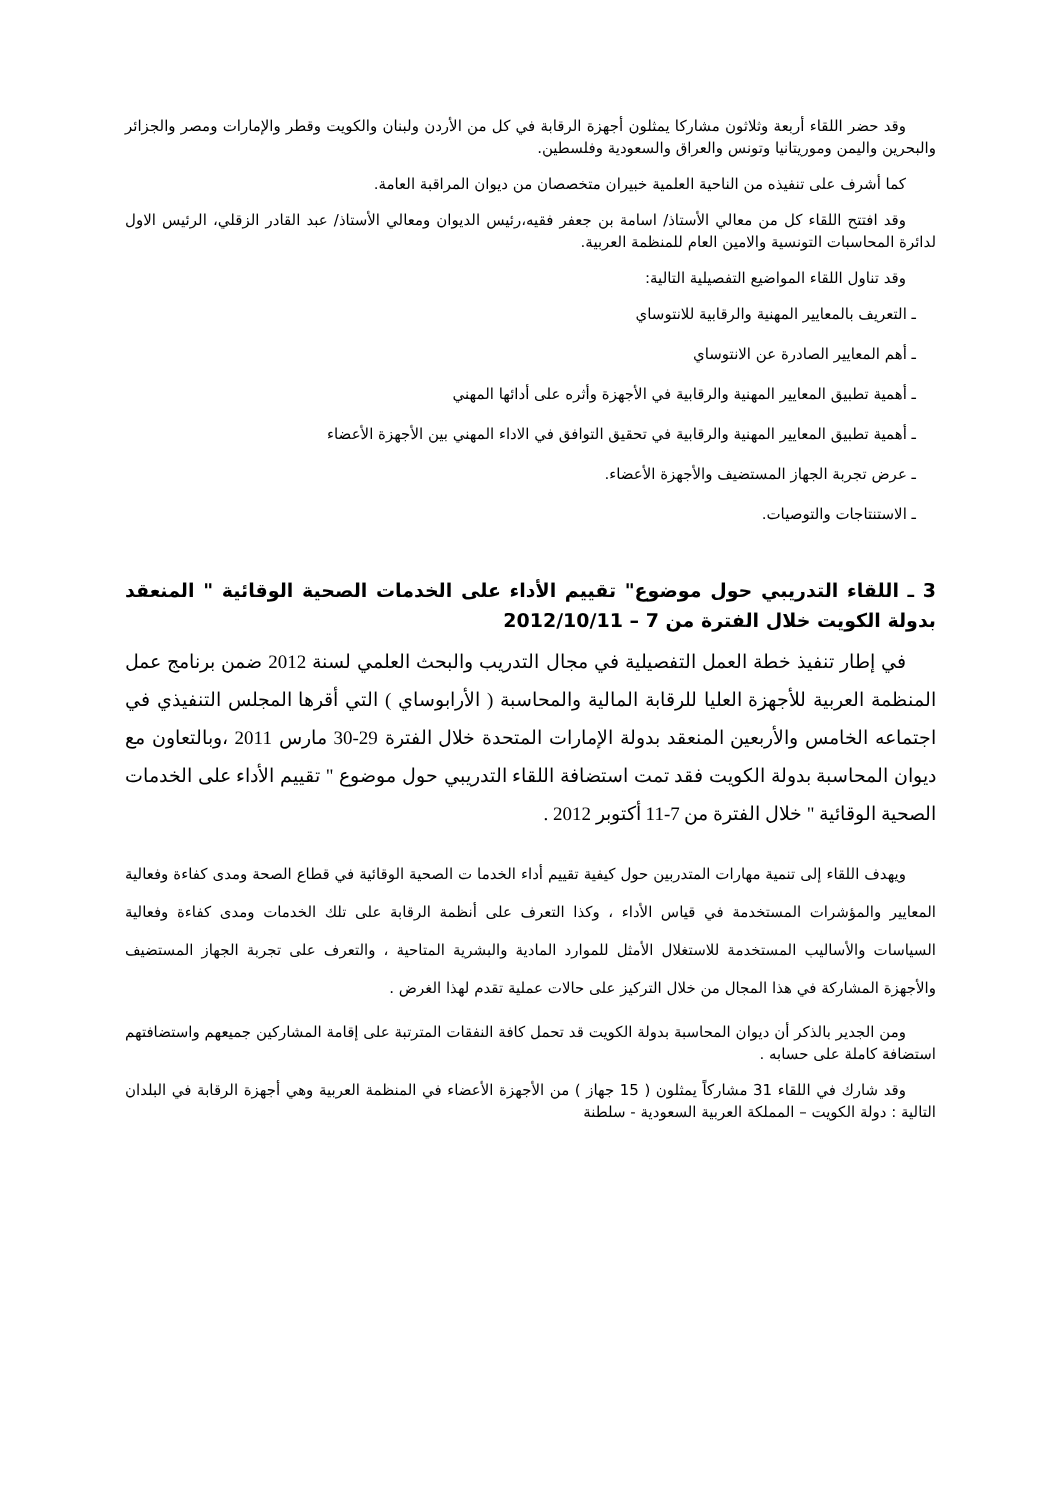وقد حضر اللقاء أربعة وثلاثون مشاركا يمثلون أجهزة الرقابة في كل من الأردن ولبنان والكويت وقطر والإمارات ومصر والجزائر والبحرين واليمن وموريتانيا وتونس والعراق والسعودية وفلسطين.
كما أشرف على تنفيذه من الناحية العلمية خبيران متخصصان من ديوان المراقبة العامة.
وقد افتتح اللقاء كل من معالي الأستاذ/ اسامة بن جعفر فقيه،رئيس الديوان ومعالي الأستاذ/ عبد القادر الزقلي، الرئيس الاول لدائرة المحاسبات التونسية والامين العام للمنظمة العربية.
وقد تناول اللقاء المواضيع التفصيلية التالية:
ـ التعريف بالمعايير المهنية والرقابية للانتوساي
ـ أهم المعايير الصادرة عن الانتوساي
ـ أهمية تطبيق المعايير المهنية والرقابية في الأجهزة وأثره على أدائها المهني
ـ أهمية تطبيق المعايير المهنية والرقابية في تحقيق التوافق في الاداء المهني بين الأجهزة الأعضاء
ـ عرض تجربة الجهاز المستضيف والأجهزة الأعضاء.
ـ الاستنتاجات والتوصيات.
3 ـ اللقاء التدريبي حول موضوع" تقييم الأداء على الخدمات الصحية الوقائية " المنعقد بدولة الكويت خلال الفترة من 7 – 2012/10/11
في إطار تنفيذ خطة العمل التفصيلية في مجال التدريب والبحث العلمي لسنة 2012 ضمن برنامج عمل المنظمة العربية للأجهزة العليا للرقابة المالية والمحاسبة ( الأرابوساي ) التي أقرها المجلس التنفيذي في اجتماعه الخامس والأربعين المنعقد بدولة الإمارات المتحدة خلال الفترة 29-30 مارس 2011 ،وبالتعاون مع ديوان المحاسبة بدولة الكويت فقد تمت استضافة اللقاء التدريبي حول موضوع " تقييم الأداء على الخدمات الصحية الوقائية " خلال الفترة من 7-11 أكتوبر 2012 .
ويهدف اللقاء إلى تنمية مهارات المتدربين حول كيفية تقييم أداء الخدما ت الصحية الوقائية في قطاع الصحة ومدى كفاءة وفعالية المعايير والمؤشرات المستخدمة في قياس الأداء ، وكذا التعرف على أنظمة الرقابة على تلك الخدمات ومدى كفاءة وفعالية السياسات والأساليب المستخدمة للاستغلال الأمثل للموارد المادية والبشرية المتاحية ، والتعرف على تجربة الجهاز المستضيف والأجهزة المشاركة في هذا المجال من خلال التركيز على حالات عملية تقدم لهذا الغرض .
ومن الجدير بالذكر أن ديوان المحاسبة بدولة الكويت قد تحمل كافة النفقات المترتبة على إقامة المشاركين جميعهم واستضافتهم استضافة كاملة على حسابه .
وقد شارك في اللقاء 31 مشاركاً يمثلون ( 15 جهاز ) من الأجهزة الأعضاء في المنظمة العربية وهي أجهزة الرقابة في البلدان التالية : دولة الكويت – المملكة العربية السعودية - سلطنة